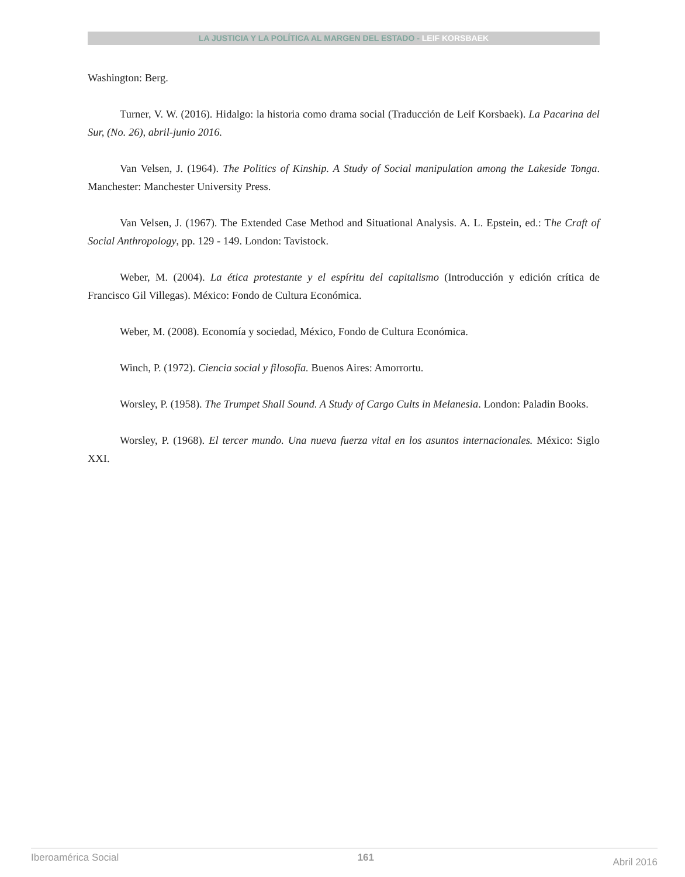LA JUSTICIA Y LA POLÍTICA AL MARGEN DEL ESTADO - LEIF KORSBAEK
Washington: Berg.
Turner, V. W. (2016). Hidalgo: la historia como drama social (Traducción de Leif Korsbaek). La Pacarina del Sur, (No. 26), abril-junio 2016.
Van Velsen, J. (1964). The Politics of Kinship. A Study of Social manipulation among the Lakeside Tonga. Manchester: Manchester University Press.
Van Velsen, J. (1967). The Extended Case Method and Situational Analysis. A. L. Epstein, ed.: The Craft of Social Anthropology, pp. 129 - 149. London: Tavistock.
Weber, M. (2004). La ética protestante y el espíritu del capitalismo (Introducción y edición crítica de Francisco Gil Villegas). México: Fondo de Cultura Económica.
Weber, M. (2008). Economía y sociedad, México, Fondo de Cultura Económica.
Winch, P. (1972). Ciencia social y filosofía. Buenos Aires: Amorrortu.
Worsley, P. (1958). The Trumpet Shall Sound. A Study of Cargo Cults in Melanesia. London: Paladin Books.
Worsley, P. (1968). El tercer mundo. Una nueva fuerza vital en los asuntos internacionales. México: Siglo XXI.
Iberoamérica Social 161 Abril 2016